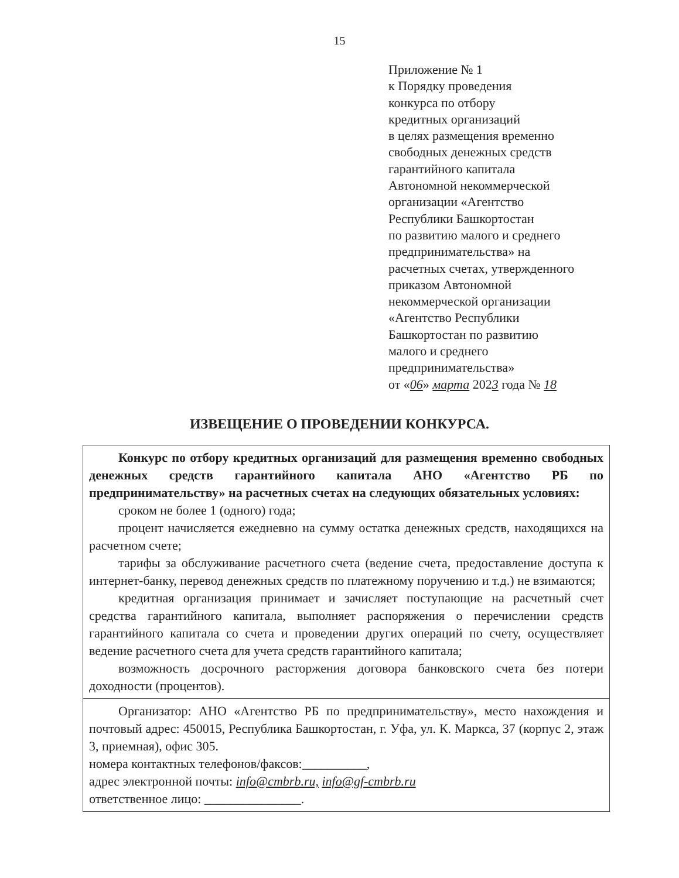15
Приложение № 1
к Порядку проведения
конкурса по отбору
кредитных организаций
в целях размещения временно
свободных денежных средств
гарантийного капитала
Автономной некоммерческой
организации «Агентство
Республики Башкортостан
по развитию малого и среднего
предпринимательства» на
расчетных счетах, утвержденного
приказом Автономной
некоммерческой организации
«Агентство Республики
Башкортостан по развитию
малого и среднего
предпринимательства»
от «06» марта 2023 года № 18
ИЗВЕЩЕНИЕ О ПРОВЕДЕНИИ КОНКУРСА.
| Конкурс по отбору кредитных организаций для размещения временно свободных денежных средств гарантийного капитала АНО «Агентство РБ по предпринимательству» на расчетных счетах на следующих обязательных условиях: сроком не более 1 (одного) года; процент начисляется ежедневно на сумму остатка денежных средств, находящихся на расчетном счете; тарифы за обслуживание расчетного счета (ведение счета, предоставление доступа к интернет-банку, перевод денежных средств по платежному поручению и т.д.) не взимаются; кредитная организация принимает и зачисляет поступающие на расчетный счет средства гарантийного капитала, выполняет распоряжения о перечислении средств гарантийного капитала со счета и проведении других операций по счету, осуществляет ведение расчетного счета для учета средств гарантийного капитала; возможность досрочного расторжения договора банковского счета без потери доходности (процентов). |
| Организатор: АНО «Агентство РБ по предпринимательству», место нахождения и почтовый адрес: 450015, Республика Башкортостан, г. Уфа, ул. К. Маркса, 37 (корпус 2, этаж 3, приемная), офис 305. номера контактных телефонов/факсов:__________, адрес электронной почты: info@cmbrb.ru, info@gf-cmbrb.ru ответственное лицо: _______________. |